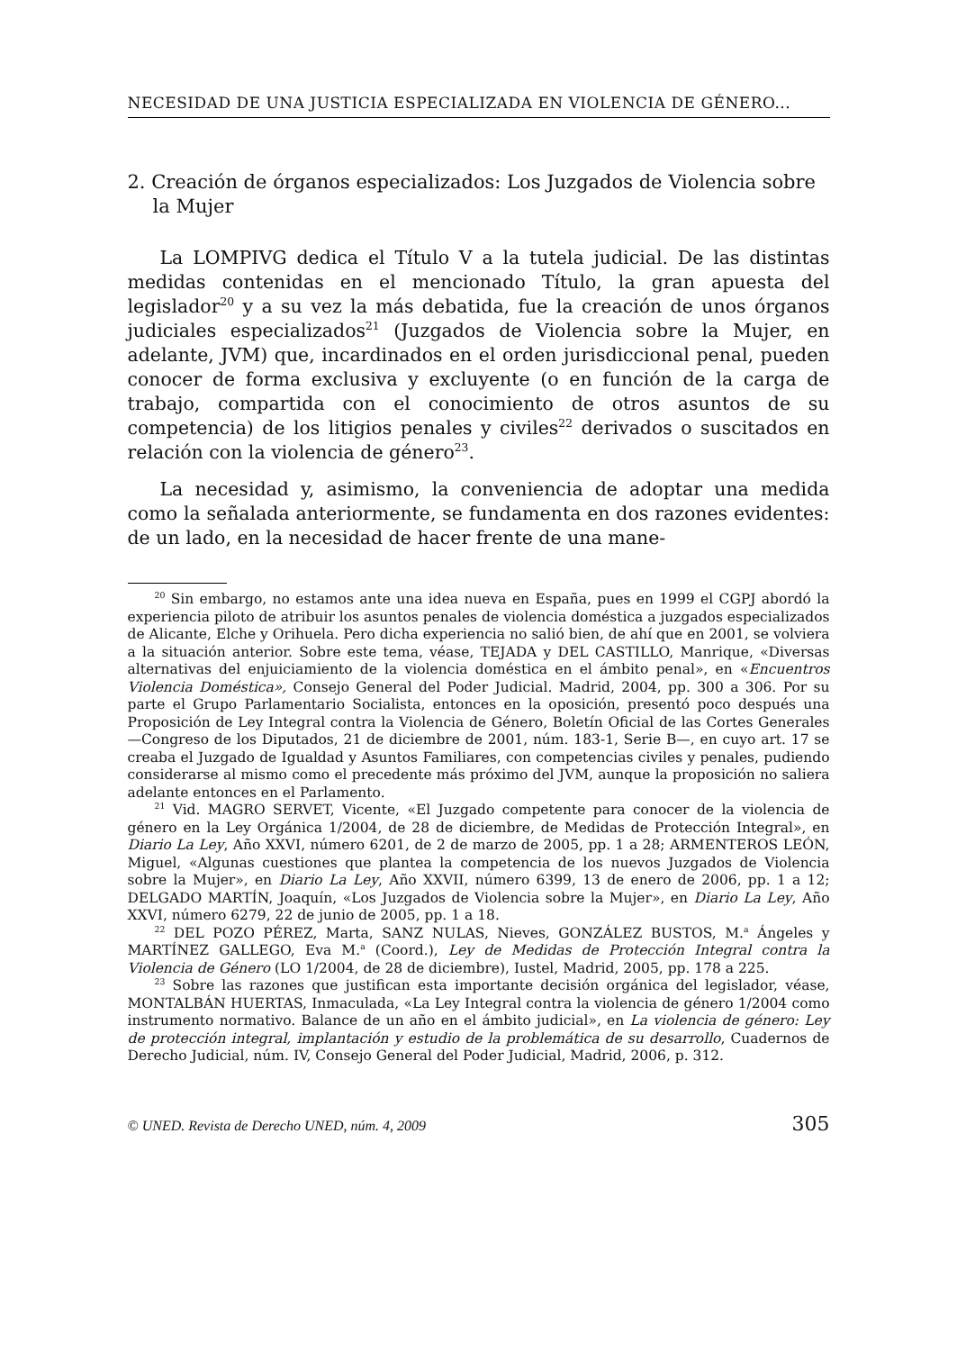NECESIDAD DE UNA JUSTICIA ESPECIALIZADA EN VIOLENCIA DE GÉNERO...
2. Creación de órganos especializados: Los Juzgados de Violencia sobre la Mujer
La LOMPIVG dedica el Título V a la tutela judicial. De las distintas medidas contenidas en el mencionado Título, la gran apuesta del legislador<sup>20</sup> y a su vez la más debatida, fue la creación de unos órganos judiciales especializados<sup>21</sup> (Juzgados de Violencia sobre la Mujer, en adelante, JVM) que, incardinados en el orden jurisdiccional penal, pueden conocer de forma exclusiva y excluyente (o en función de la carga de trabajo, compartida con el conocimiento de otros asuntos de su competencia) de los litigios penales y civiles<sup>22</sup> derivados o suscitados en relación con la violencia de género<sup>23</sup>.
La necesidad y, asimismo, la conveniencia de adoptar una medida como la señalada anteriormente, se fundamenta en dos razones evidentes: de un lado, en la necesidad de hacer frente de una mane-
<sup>20</sup> Sin embargo, no estamos ante una idea nueva en España, pues en 1999 el CGPJ abordó la experiencia piloto de atribuir los asuntos penales de violencia doméstica a juzgados especializados de Alicante, Elche y Orihuela. Pero dicha experiencia no salió bien, de ahí que en 2001, se volviera a la situación anterior. Sobre este tema, véase, TEJADA y DEL CASTILLO, Manrique, «Diversas alternativas del enjuiciamiento de la violencia doméstica en el ámbito penal», en «Encuentros Violencia Doméstica», Consejo General del Poder Judicial. Madrid, 2004, pp. 300 a 306. Por su parte el Grupo Parlamentario Socialista, entonces en la oposición, presentó poco después una Proposición de Ley Integral contra la Violencia de Género, Boletín Oficial de las Cortes Generales —Congreso de los Diputados, 21 de diciembre de 2001, núm. 183-1, Serie B—, en cuyo art. 17 se creaba el Juzgado de Igualdad y Asuntos Familiares, con competencias civiles y penales, pudiendo considerarse al mismo como el precedente más próximo del JVM, aunque la proposición no saliera adelante entonces en el Parlamento.
<sup>21</sup> Vid. MAGRO SERVET, Vicente, «El Juzgado competente para conocer de la violencia de género en la Ley Orgánica 1/2004, de 28 de diciembre, de Medidas de Protección Integral», en Diario La Ley, Año XXVI, número 6201, de 2 de marzo de 2005, pp. 1 a 28; ARMENTEROS LEÓN, Miguel, «Algunas cuestiones que plantea la competencia de los nuevos Juzgados de Violencia sobre la Mujer», en Diario La Ley, Año XXVII, número 6399, 13 de enero de 2006, pp. 1 a 12; DELGADO MARTÍN, Joaquín, «Los Juzgados de Violencia sobre la Mujer», en Diario La Ley, Año XXVI, número 6279, 22 de junio de 2005, pp. 1 a 18.
<sup>22</sup> DEL POZO PÉREZ, Marta, SANZ NULAS, Nieves, GONZÁLEZ BUSTOS, M.<sup>a</sup> Ángeles y MARTÍNEZ GALLEGO, Eva M.<sup>a</sup> (Coord.), Ley de Medidas de Protección Integral contra la Violencia de Género (LO 1/2004, de 28 de diciembre), Iustel, Madrid, 2005, pp. 178 a 225.
<sup>23</sup> Sobre las razones que justifican esta importante decisión orgánica del legislador, véase, MONTALBÁN HUERTAS, Inmaculada, «La Ley Integral contra la violencia de género 1/2004 como instrumento normativo. Balance de un año en el ámbito judicial», en La violencia de género: Ley de protección integral, implantación y estudio de la problemática de su desarrollo, Cuadernos de Derecho Judicial, núm. IV, Consejo General del Poder Judicial, Madrid, 2006, p. 312.
© UNED. Revista de Derecho UNED, núm. 4, 2009 305